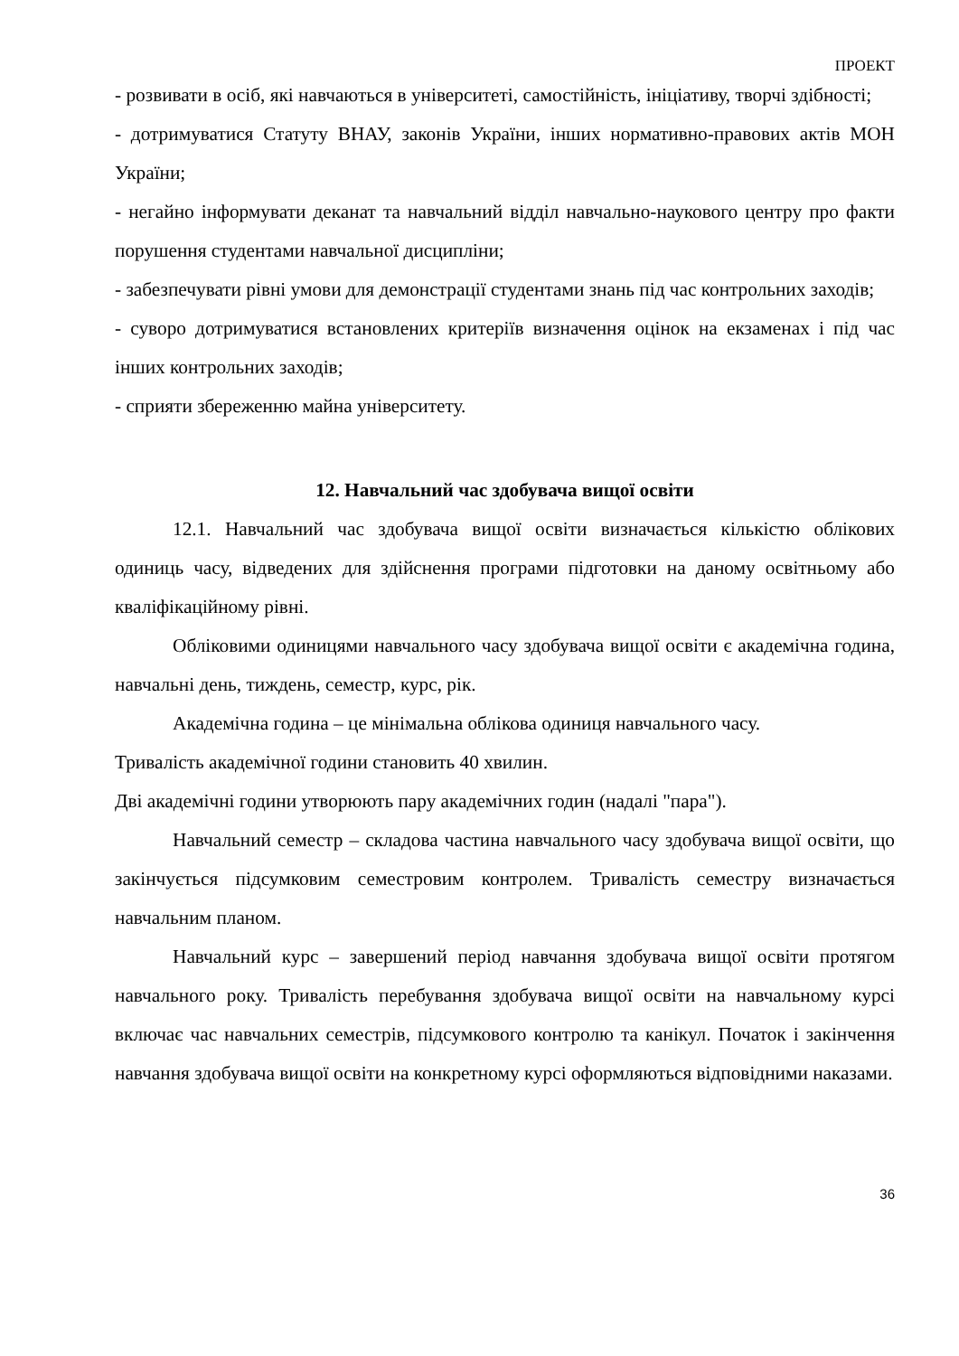ПРОЕКТ
- розвивати в осіб, які навчаються в університеті, самостійність, ініціативу, творчі здібності;
- дотримуватися Статуту ВНАУ, законів України, інших нормативно-правових актів МОН України;
- негайно інформувати деканат та навчальний відділ навчально-наукового центру про факти порушення студентами навчальної дисципліни;
- забезпечувати рівні умови для демонстрації студентами знань під час контрольних заходів;
- суворо дотримуватися встановлених критеріїв визначення оцінок на екзаменах і під час інших контрольних заходів;
- сприяти збереженню майна університету.
12. Навчальний час здобувача вищої освіти
12.1. Навчальний час здобувача вищої освіти визначається кількістю облікових одиниць часу, відведених для здійснення програми підготовки на даному освітньому або кваліфікаційному рівні.
Обліковими одиницями навчального часу здобувача вищої освіти є академічна година, навчальні день, тиждень, семестр, курс, рік.
Академічна година – це мінімальна облікова одиниця навчального часу.
Тривалість академічної години становить 40 хвилин.
Дві академічні години утворюють пару академічних годин (надалі "пара").
Навчальний семестр – складова частина навчального часу здобувача вищої освіти, що закінчується підсумковим семестровим контролем. Тривалість семестру визначається навчальним планом.
Навчальний курс – завершений період навчання здобувача вищої освіти протягом навчального року. Тривалість перебування здобувача вищої освіти на навчальному курсі включає час навчальних семестрів, підсумкового контролю та канікул. Початок і закінчення навчання здобувача вищої освіти на конкретному курсі оформляються відповідними наказами.
36